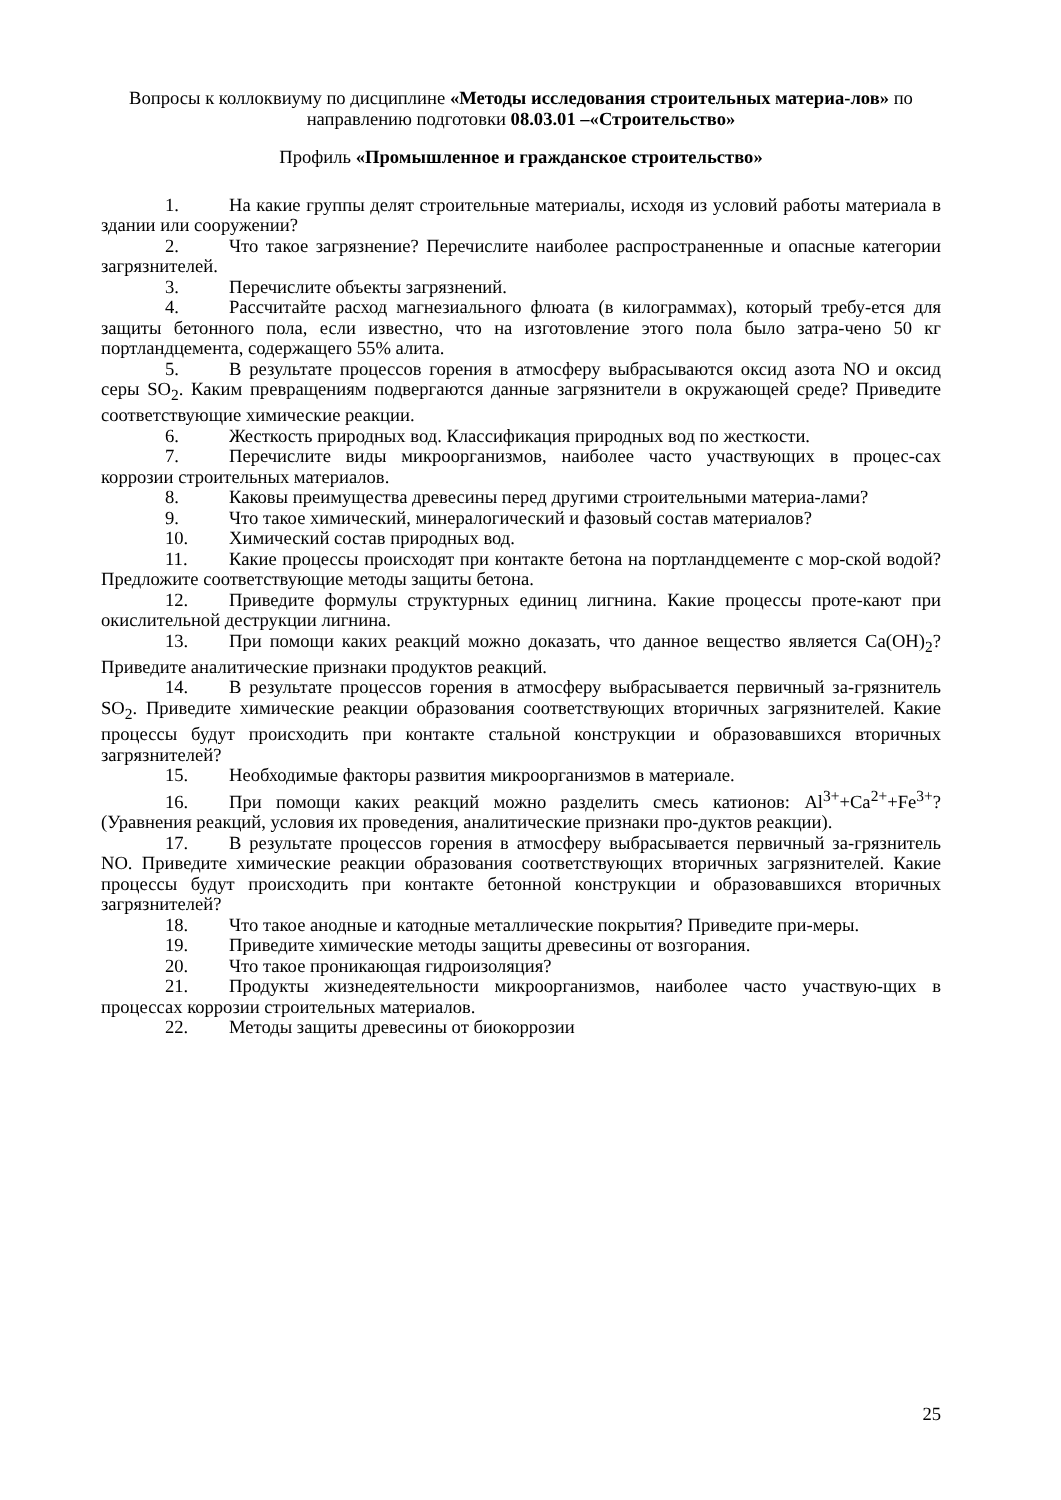Вопросы к коллоквиуму по дисциплине «Методы исследования строительных материа-лов» по направлению подготовки 08.03.01 –«Строительство»
Профиль «Промышленное и гражданское строительство»
1. На какие группы делят строительные материалы, исходя из условий работы материала в здании или сооружении?
2. Что такое загрязнение? Перечислите наиболее распространенные и опасные категории загрязнителей.
3. Перечислите объекты загрязнений.
4. Рассчитайте расход магнезиального флюата (в килограммах), который требу-ется для защиты бетонного пола, если известно, что на изготовление этого пола было затра-чено 50 кг портландцемента, содержащего 55% алита.
5. В результате процессов горения в атмосферу выбрасываются оксид азота NO и оксид серы SO<sub>2</sub>. Каким превращениям подвергаются данные загрязнители в окружающей среде? Приведите соответствующие химические реакции.
6. Жесткость природных вод. Классификация природных вод по жесткости.
7. Перечислите виды микроорганизмов, наиболее часто участвующих в процес-сах коррозии строительных материалов.
8. Каковы преимущества древесины перед другими строительными материа-лами?
9. Что такое химический, минералогический и фазовый состав материалов?
10. Химический состав природных вод.
11. Какие процессы происходят при контакте бетона на портландцементе с мор-ской водой? Предложите соответствующие методы защиты бетона.
12. Приведите формулы структурных единиц лигнина. Какие процессы проте-кают при окислительной деструкции лигнина.
13. При помощи каких реакций можно доказать, что данное вещество является Ca(OH)<sub>2</sub>? Приведите аналитические признаки продуктов реакций.
14. В результате процессов горения в атмосферу выбрасывается первичный за-грязнитель SO<sub>2</sub>. Приведите химические реакции образования соответствующих вторичных загрязнителей. Какие процессы будут происходить при контакте стальной конструкции и образовавшихся вторичных загрязнителей?
15. Необходимые факторы развития микроорганизмов в материале.
16. При помощи каких реакций можно разделить смесь катионов: Al<sup>3+</sup>+Ca<sup>2+</sup>+Fe<sup>3+</sup>? (Уравнения реакций, условия их проведения, аналитические признаки про-дуктов реакции).
17. В результате процессов горения в атмосферу выбрасывается первичный за-грязнитель NO. Приведите химические реакции образования соответствующих вторичных загрязнителей. Какие процессы будут происходить при контакте бетонной конструкции и образовавшихся вторичных загрязнителей?
18. Что такое анодные и катодные металлические покрытия? Приведите при-меры.
19. Приведите химические методы защиты древесины от возгорания.
20. Что такое проникающая гидроизоляция?
21. Продукты жизнедеятельности микроорганизмов, наиболее часто участвую-щих в процессах коррозии строительных материалов.
22. Методы защиты древесины от биокоррозии
25